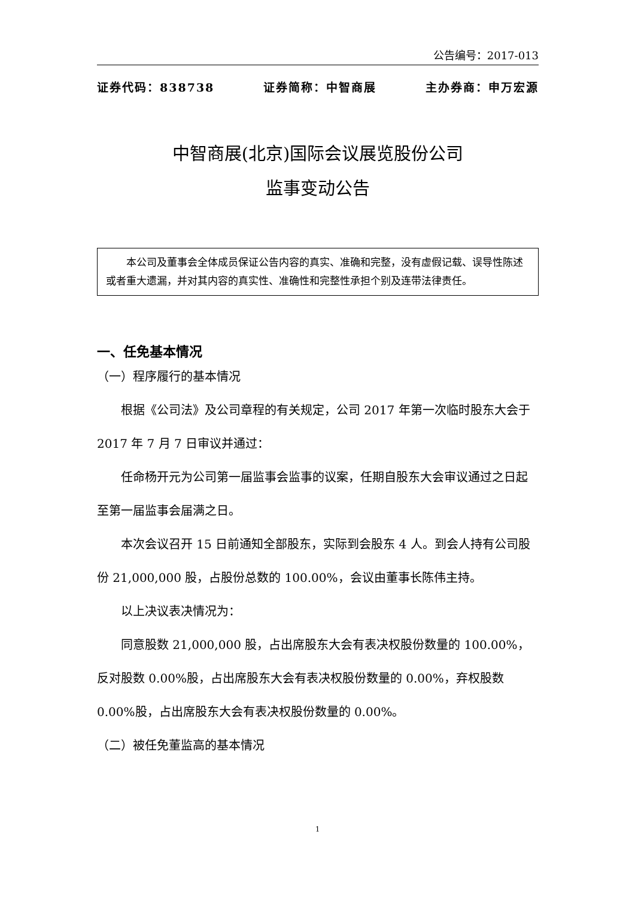公告编号：2017-013
证券代码：838738 证券简称：中智商展 主办券商：申万宏源
中智商展(北京)国际会议展览股份公司
监事变动公告
本公司及董事会全体成员保证公告内容的真实、准确和完整，没有虚假记载、误导性陈述或者重大遗漏，并对其内容的真实性、准确性和完整性承担个别及连带法律责任。
一、任免基本情况
（一）程序履行的基本情况
根据《公司法》及公司章程的有关规定，公司 2017 年第一次临时股东大会于 2017 年 7 月 7 日审议并通过：
任命杨开元为公司第一届监事会监事的议案，任期自股东大会审议通过之日起至第一届监事会届满之日。
本次会议召开 15 日前通知全部股东，实际到会股东 4 人。到会人持有公司股份 21,000,000 股，占股份总数的 100.00%，会议由董事长陈伟主持。
以上决议表决情况为：
同意股数 21,000,000 股，占出席股东大会有表决权股份数量的 100.00%，反对股数 0.00%股，占出席股东大会有表决权股份数量的 0.00%，弃权股数 0.00%股，占出席股东大会有表决权股份数量的 0.00%。
（二）被任免董监高的基本情况
1